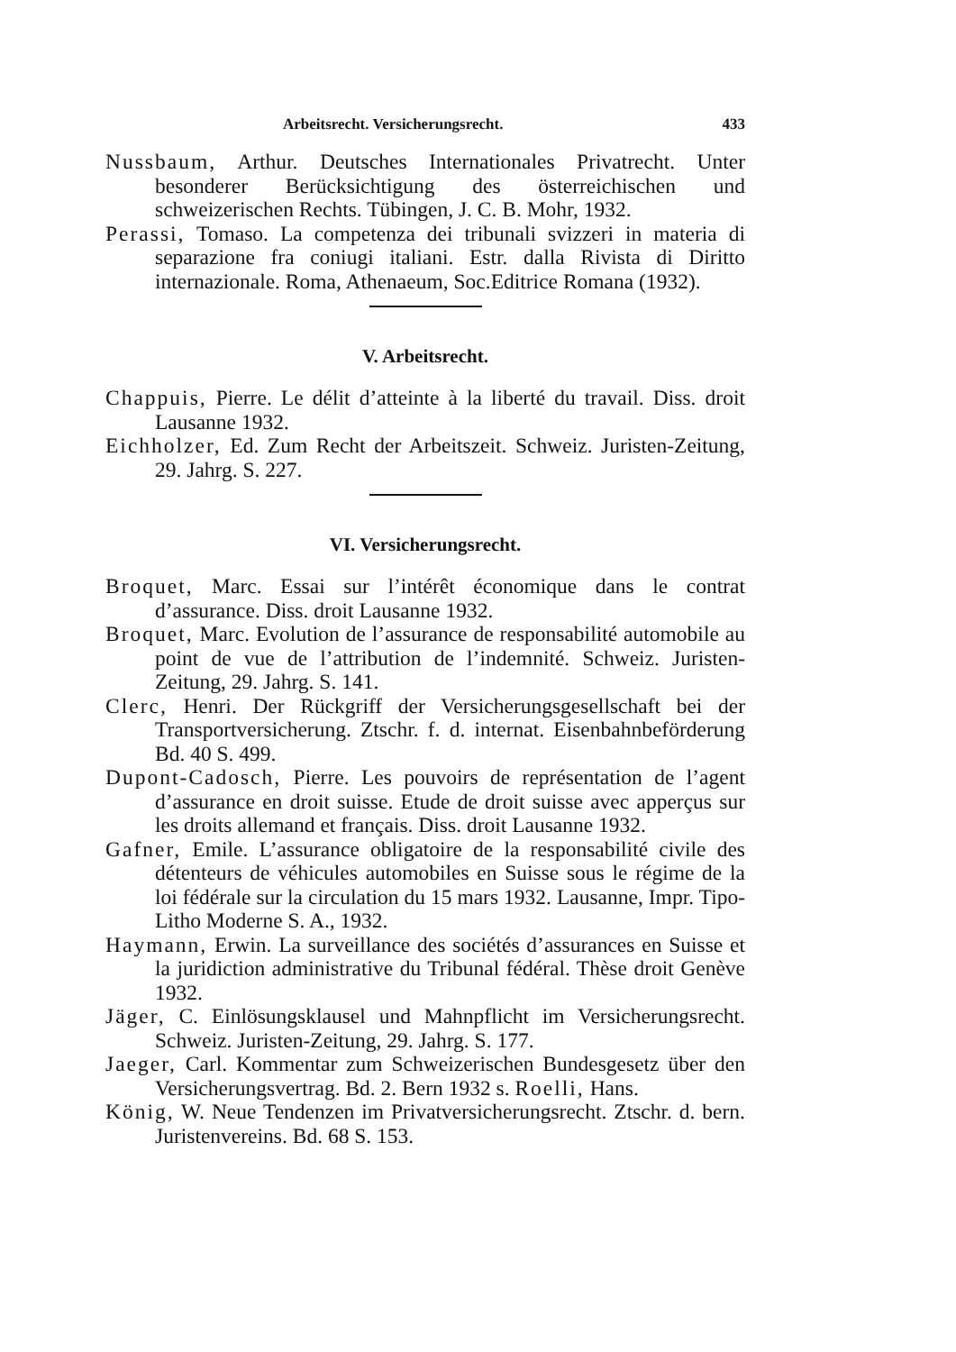Arbeitsrecht. Versicherungsrecht. 433
Nussbaum, Arthur. Deutsches Internationales Privatrecht. Unter besonderer Berücksichtigung des österreichischen und schweizerischen Rechts. Tübingen, J. C. B. Mohr, 1932.
Perassi, Tomaso. La competenza dei tribunali svizzeri in materia di separazione fra coniugi italiani. Estr. dalla Rivista di Diritto internazionale. Roma, Athenaeum, Soc.Editrice Romana (1932).
V. Arbeitsrecht.
Chappuis, Pierre. Le délit d’atteinte à la liberté du travail. Diss. droit Lausanne 1932.
Eichholzer, Ed. Zum Recht der Arbeitszeit. Schweiz. Juristen-Zeitung, 29. Jahrg. S. 227.
VI. Versicherungsrecht.
Broquet, Marc. Essai sur l’intérêt économique dans le contrat d’assurance. Diss. droit Lausanne 1932.
Broquet, Marc. Evolution de l’assurance de responsabilité automobile au point de vue de l’attribution de l’indemnité. Schweiz. Juristen-Zeitung, 29. Jahrg. S. 141.
Clerc, Henri. Der Rückgriff der Versicherungsgesellschaft bei der Transportversicherung. Ztschr. f. d. internat. Eisenbahnbeförderung Bd. 40 S. 499.
Dupont-Cadosch, Pierre. Les pouvoirs de représentation de l’agent d’assurance en droit suisse. Etude de droit suisse avec apperçus sur les droits allemand et français. Diss. droit Lausanne 1932.
Gafner, Emile. L’assurance obligatoire de la responsabilité civile des détenteurs de véhicules automobiles en Suisse sous le régime de la loi fédérale sur la circulation du 15 mars 1932. Lausanne, Impr. Tipo-Litho Moderne S. A., 1932.
Haymann, Erwin. La surveillance des sociétés d’assurances en Suisse et la juridiction administrative du Tribunal fédéral. Thèse droit Genève 1932.
Jäger, C. Einlösungsklausel und Mahnpflicht im Versicherungsrecht. Schweiz. Juristen-Zeitung, 29. Jahrg. S. 177.
Jaeger, Carl. Kommentar zum Schweizerischen Bundesgesetz über den Versicherungsvertrag. Bd. 2. Bern 1932 s. Roelli, Hans.
König, W. Neue Tendenzen im Privatversicherungsrecht. Ztschr. d. bern. Juristenvereins. Bd. 68 S. 153.